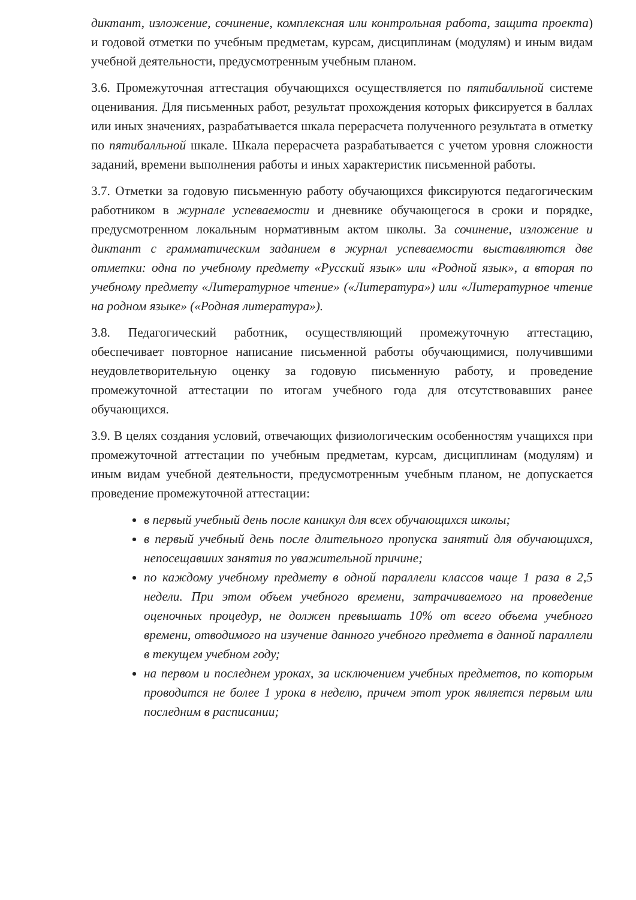диктант, изложение, сочинение, комплексная или контрольная работа, защита проекта) и годовой отметки по учебным предметам, курсам, дисциплинам (модулям) и иным видам учебной деятельности, предусмотренным учебным планом.
3.6. Промежуточная аттестация обучающихся осуществляется по пятибалльной системе оценивания. Для письменных работ, результат прохождения которых фиксируется в баллах или иных значениях, разрабатывается шкала перерасчета полученного результата в отметку по пятибалльной шкале. Шкала перерасчета разрабатывается с учетом уровня сложности заданий, времени выполнения работы и иных характеристик письменной работы.
3.7. Отметки за годовую письменную работу обучающихся фиксируются педагогическим работником в журнале успеваемости и дневнике обучающегося в сроки и порядке, предусмотренном локальным нормативным актом школы. За сочинение, изложение и диктант с грамматическим заданием в журнал успеваемости выставляются две отметки: одна по учебному предмету «Русский язык» или «Родной язык», а вторая по учебному предмету «Литературное чтение» («Литература») или «Литературное чтение на родном языке» («Родная литература»).
3.8. Педагогический работник, осуществляющий промежуточную аттестацию, обеспечивает повторное написание письменной работы обучающимися, получившими неудовлетворительную оценку за годовую письменную работу, и проведение промежуточной аттестации по итогам учебного года для отсутствовавших ранее обучающихся.
3.9. В целях создания условий, отвечающих физиологическим особенностям учащихся при промежуточной аттестации по учебным предметам, курсам, дисциплинам (модулям) и иным видам учебной деятельности, предусмотренным учебным планом, не допускается проведение промежуточной аттестации:
в первый учебный день после каникул для всех обучающихся школы;
в первый учебный день после длительного пропуска занятий для обучающихся, непосещавших занятия по уважительной причине;
по каждому учебному предмету в одной параллели классов чаще 1 раза в 2,5 недели. При этом объем учебного времени, затрачиваемого на проведение оценочных процедур, не должен превышать 10% от всего объема учебного времени, отводимого на изучение данного учебного предмета в данной параллели в текущем учебном году;
на первом и последнем уроках, за исключением учебных предметов, по которым проводится не более 1 урока в неделю, причем этот урок является первым или последним в расписании;